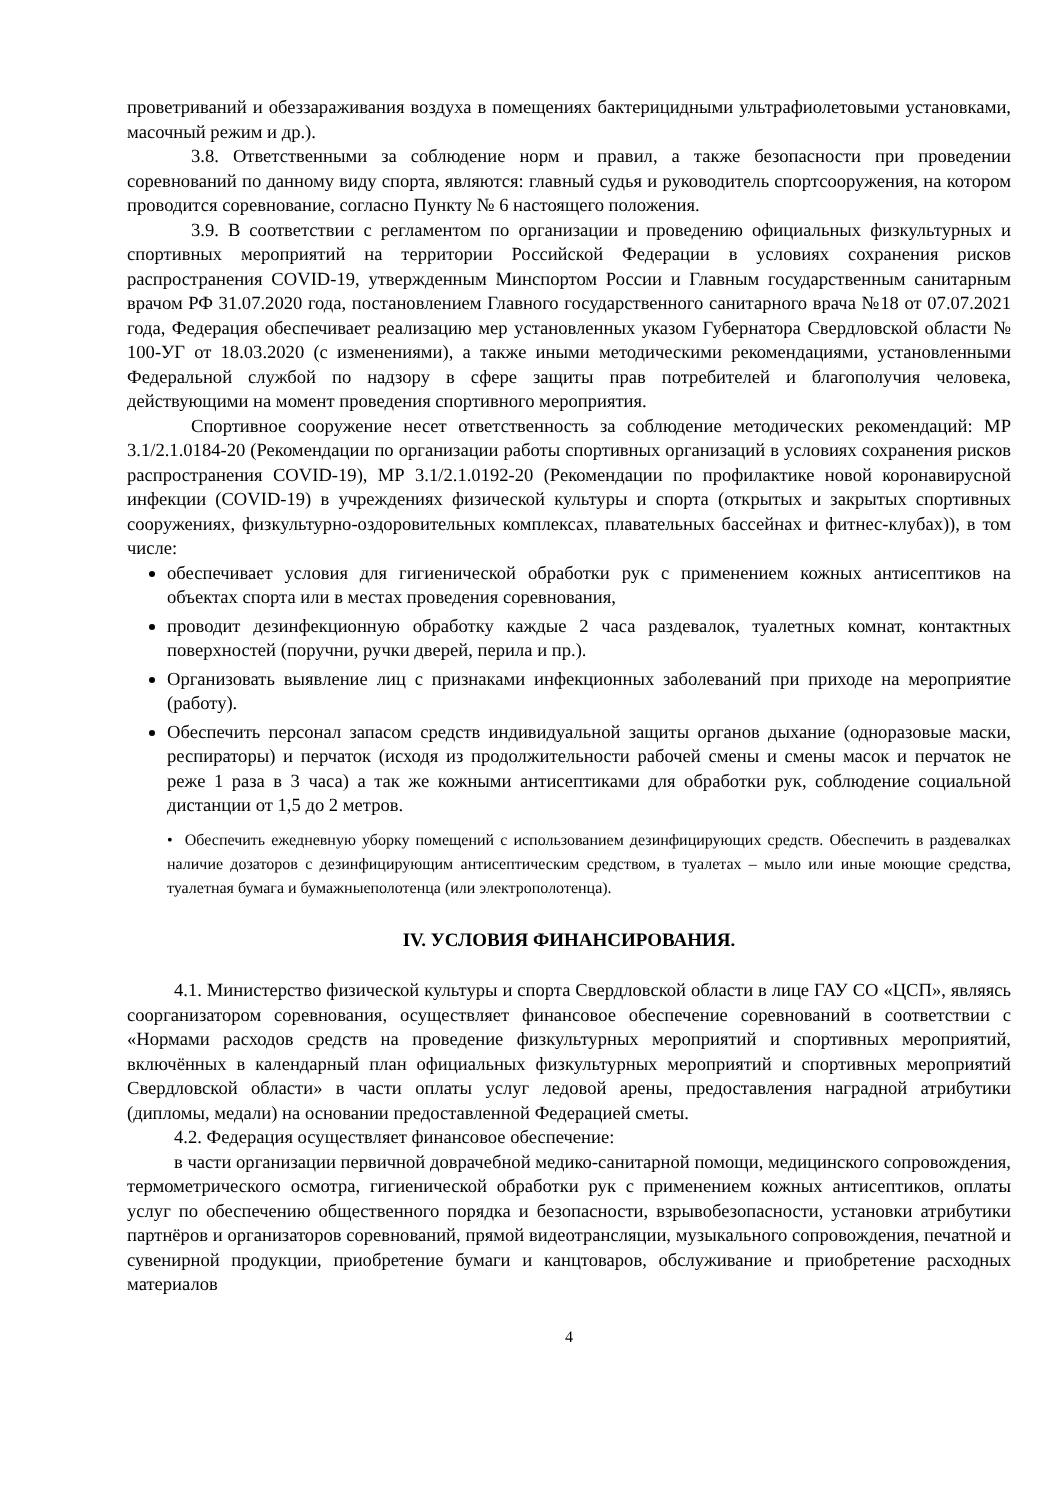проветриваний и обеззараживания воздуха в помещениях бактерицидными ультрафиолетовыми установками, масочный режим и др.).
3.8. Ответственными за соблюдение норм и правил, а также безопасности при проведении соревнований по данному виду спорта, являются: главный судья и руководитель спортсооружения, на котором проводится соревнование, согласно Пункту № 6 настоящего положения.
3.9. В соответствии с регламентом по организации и проведению официальных физкультурных и спортивных мероприятий на территории Российской Федерации в условиях сохранения рисков распространения COVID-19, утвержденным Минспортом России и Главным государственным санитарным врачом РФ 31.07.2020 года, постановлением Главного государственного санитарного врача №18 от 07.07.2021 года, Федерация обеспечивает реализацию мер установленных указом Губернатора Свердловской области № 100-УГ от 18.03.2020 (с изменениями), а также иными методическими рекомендациями, установленными Федеральной службой по надзору в сфере защиты прав потребителей и благополучия человека, действующими на момент проведения спортивного мероприятия.
Спортивное сооружение несет ответственность за соблюдение методических рекомендаций: МР 3.1/2.1.0184-20 (Рекомендации по организации работы спортивных организаций в условиях сохранения рисков распространения COVID-19), МР 3.1/2.1.0192-20 (Рекомендации по профилактике новой коронавирусной инфекции (COVID-19) в учреждениях физической культуры и спорта (открытых и закрытых спортивных сооружениях, физкультурно-оздоровительных комплексах, плавательных бассейнах и фитнес-клубах)), в том числе:
обеспечивает условия для гигиенической обработки рук с применением кожных антисептиков на объектах спорта или в местах проведения соревнования,
проводит дезинфекционную обработку каждые 2 часа раздевалок, туалетных комнат, контактных поверхностей (поручни, ручки дверей, перила и пр.).
Организовать выявление лиц с признаками инфекционных заболеваний при приходе на мероприятие (работу).
Обеспечить персонал запасом средств индивидуальной защиты органов дыхание (одноразовые маски, респираторы) и перчаток (исходя из продолжительности рабочей смены и смены масок и перчаток не реже 1 раза в 3 часа) а так же кожными антисептиками для обработки рук, соблюдение социальной дистанции от 1,5 до 2 метров.
• Обеспечить ежедневную уборку помещений с использованием дезинфицирующих средств. Обеспечить в раздевалках наличие дозаторов с дезинфицирующим антисептическим средством, в туалетах – мыло или иные моющие средства, туалетная бумага и бумажныеполотенца (или электрополотенца).
IV. УСЛОВИЯ ФИНАНСИРОВАНИЯ.
4.1. Министерство физической культуры и спорта Свердловской области в лице ГАУ СО «ЦСП», являясь соорганизатором соревнования, осуществляет финансовое обеспечение соревнований в соответствии с «Нормами расходов средств на проведение физкультурных мероприятий и спортивных мероприятий, включённых в календарный план официальных физкультурных мероприятий и спортивных мероприятий Свердловской области» в части оплаты услуг ледовой арены, предоставления наградной атрибутики (дипломы, медали) на основании предоставленной Федерацией сметы.
4.2. Федерация осуществляет финансовое обеспечение:
в части организации первичной доврачебной медико-санитарной помощи, медицинского сопровождения, термометрического осмотра, гигиенической обработки рук с применением кожных антисептиков, оплаты услуг по обеспечению общественного порядка и безопасности, взрывобезопасности, установки атрибутики партнёров и организаторов соревнований, прямой видеотрансляции, музыкального сопровождения, печатной и сувенирной продукции, приобретение бумаги и канцтоваров, обслуживание и приобретение расходных материалов
4